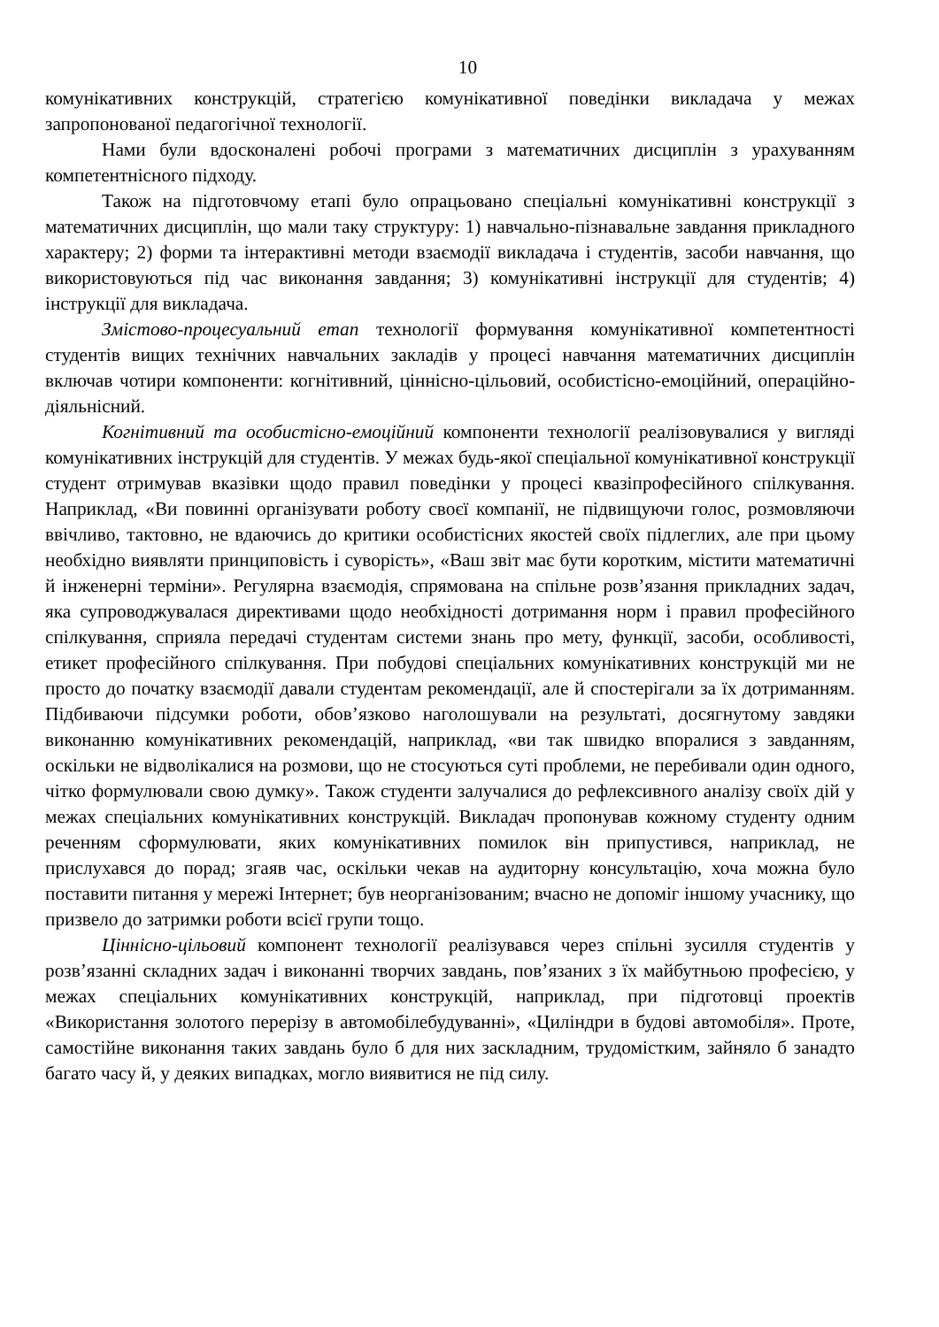10
комунікативних конструкцій, стратегією комунікативної поведінки викладача у межах запропонованої педагогічної технології.
Нами були вдосконалені робочі програми з математичних дисциплін з урахуванням компетентнісного підходу.
Також на підготовчому етапі було опрацьовано спеціальні комунікативні конструкції з математичних дисциплін, що мали таку структуру: 1) навчально-пізнавальне завдання прикладного характеру; 2) форми та інтерактивні методи взаємодії викладача і студентів, засоби навчання, що використовуються під час виконання завдання; 3) комунікативні інструкції для студентів; 4) інструкції для викладача.
Змістово-процесуальний етап технології формування комунікативної компетентності студентів вищих технічних навчальних закладів у процесі навчання математичних дисциплін включав чотири компоненти: когнітивний, ціннісно-цільовий, особистісно-емоційний, операційно-діяльнісний.
Когнітивний та особистісно-емоційний компоненти технології реалізовувалися у вигляді комунікативних інструкцій для студентів. У межах будь-якої спеціальної комунікативної конструкції студент отримував вказівки щодо правил поведінки у процесі квазіпрофесійного спілкування. Наприклад, «Ви повинні організувати роботу своєї компанії, не підвищуючи голос, розмовляючи ввічливо, тактовно, не вдаючись до критики особистісних якостей своїх підлеглих, але при цьому необхідно виявляти принциповість і суворість», «Ваш звіт має бути коротким, містити математичні й інженерні терміни». Регулярна взаємодія, спрямована на спільне розв’язання прикладних задач, яка супроводжувалася директивами щодо необхідності дотримання норм і правил професійного спілкування, сприяла передачі студентам системи знань про мету, функції, засоби, особливості, етикет професійного спілкування. При побудові спеціальних комунікативних конструкцій ми не просто до початку взаємодії давали студентам рекомендації, але й спостерігали за їх дотриманням. Підбиваючи підсумки роботи, обов’язково наголошували на результаті, досягнутому завдяки виконанню комунікативних рекомендацій, наприклад, «ви так швидко впоралися з завданням, оскільки не відволікалися на розмови, що не стосуються суті проблеми, не перебивали один одного, чітко формулювали свою думку». Також студенти залучалися до рефлексивного аналізу своїх дій у межах спеціальних комунікативних конструкцій. Викладач пропонував кожному студенту одним реченням сформулювати, яких комунікативних помилок він припустився, наприклад, не прислухався до порад; згаяв час, оскільки чекав на аудиторну консультацію, хоча можна було поставити питання у мережі Інтернет; був неорганізованим; вчасно не допоміг іншому учаснику, що призвело до затримки роботи всієї групи тощо.
Ціннісно-цільовий компонент технології реалізувався через спільні зусилля студентів у розв’язанні складних задач і виконанні творчих завдань, пов’язаних з їх майбутньою професією, у межах спеціальних комунікативних конструкцій, наприклад, при підготовці проектів «Використання золотого перерізу в автомобілебудуванні», «Циліндри в будові автомобіля». Проте, самостійне виконання таких завдань було б для них заскладним, трудомістким, зайняло б занадто багато часу й, у деяких випадках, могло виявитися не під силу.